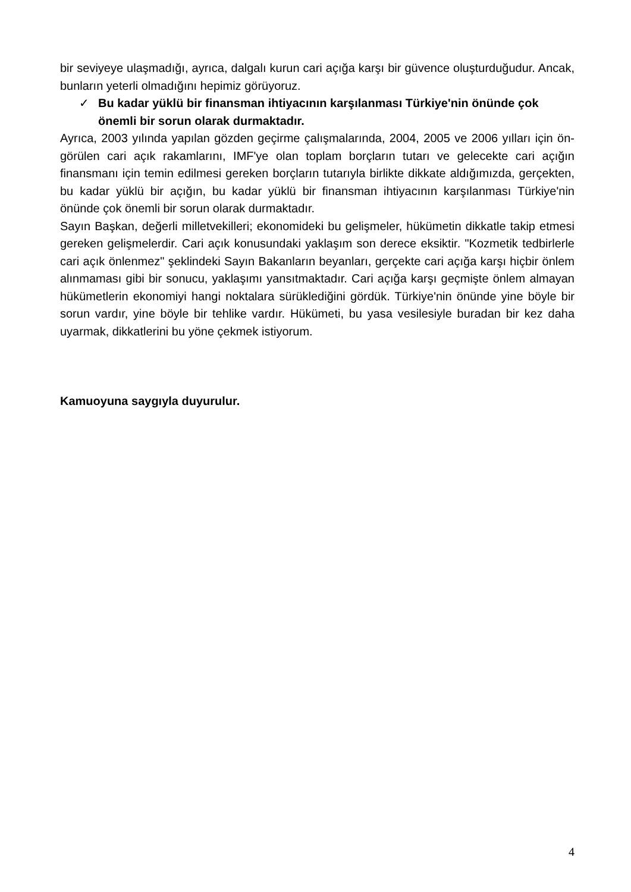bir seviyeye ulaşmadığı, ayrıca, dalgalı kurun cari açığa karşı bir güvence oluşturduğudur. Ancak, bunların yeterli olmadığını hepimiz görüyoruz.
✓ Bu kadar yüklü bir finansman ihtiyacının karşılanması Türkiye'nin önünde çok önemli bir sorun olarak durmaktadır.
Ayrıca, 2003 yılında yapılan gözden geçirme çalışmalarında, 2004, 2005 ve 2006 yılları için ön-görülen cari açık rakamlarını, IMF'ye olan toplam borçların tutarı ve gelecekte cari açığın finansmanı için temin edilmesi gereken borçların tutarıyla birlikte dikkate aldığımızda, gerçekten, bu kadar yüklü bir açığın, bu kadar yüklü bir finansman ihtiyacının karşılanması Türkiye'nin önünde çok önemli bir sorun olarak durmaktadır.
Sayın Başkan, değerli milletvekilleri; ekonomideki bu gelişmeler, hükümetin dikkatle takip etmesi gereken gelişmelerdir. Cari açık konusundaki yaklaşım son derece eksiktir. "Kozmetik tedbirlerle cari açık önlenmez" şeklindeki Sayın Bakanların beyanları, gerçekte cari açığa karşı hiçbir önlem alınmaması gibi bir sonucu, yaklaşımı yansıtmaktadır. Cari açığa karşı geçmişte önlem almayan hükümetlerin ekonomiyi hangi noktalara sürüklediğini gördük. Türkiye'nin önünde yine böyle bir sorun vardır, yine böyle bir tehlike vardır. Hükümeti, bu yasa vesilesiyle buradan bir kez daha uyarmak, dikkatlerini bu yöne çekmek istiyorum.
Kamuoyuna saygıyla duyurulur.
4